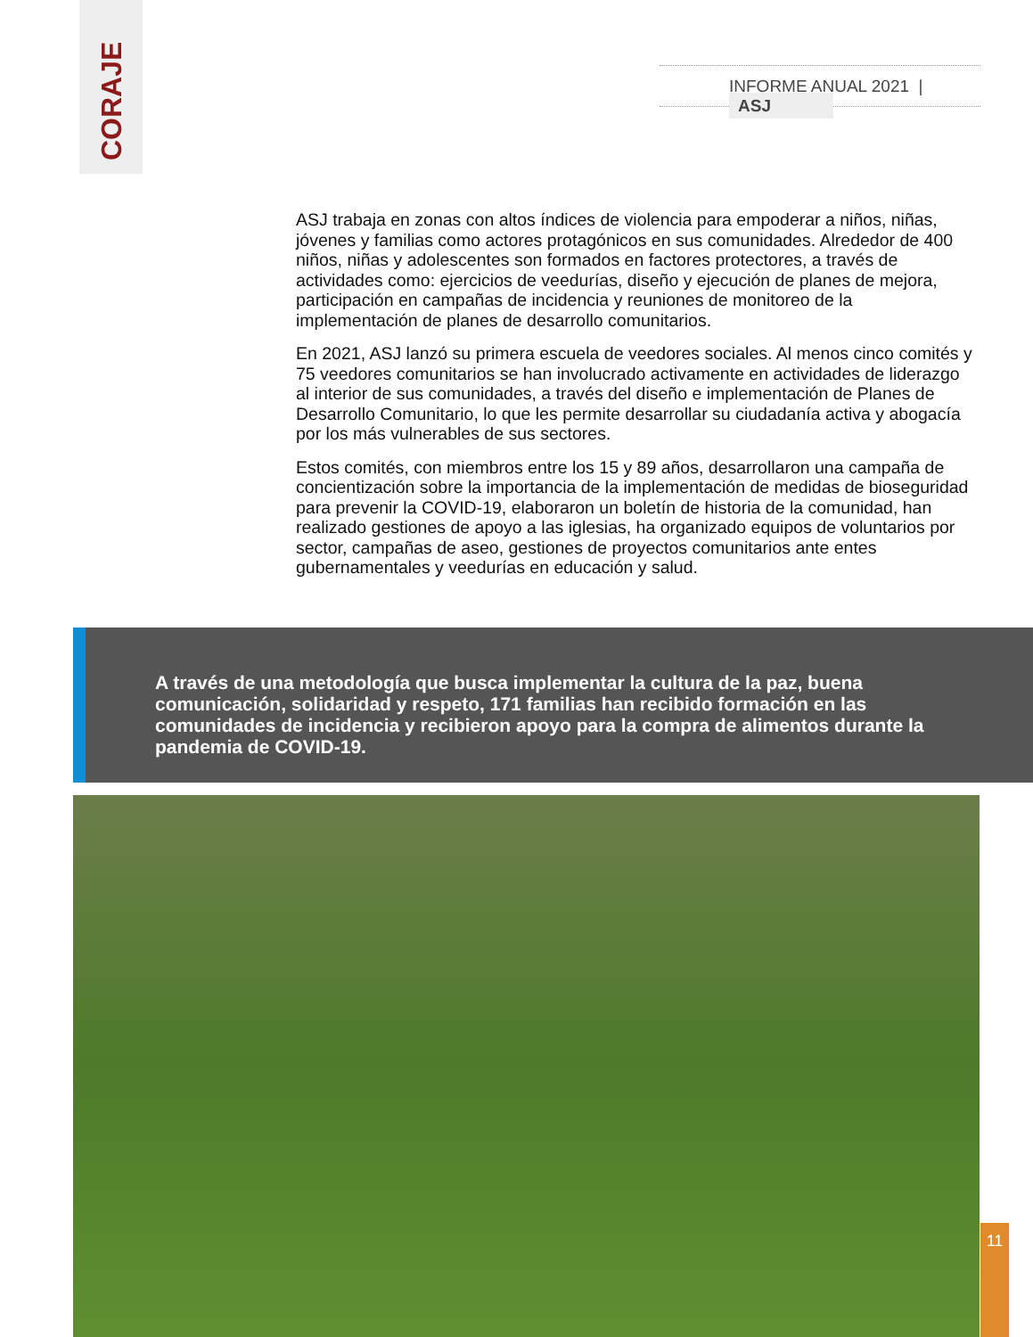CORAJE
INFORME ANUAL 2021 | ASJ
ASJ trabaja en zonas con altos índices de violencia para empoderar a niños, niñas, jóvenes y familias como actores protagónicos en sus comunidades. Alrededor de 400 niños, niñas y adolescentes son formados en factores protectores, a través de actividades como: ejercicios de veedurías, diseño y ejecución de planes de mejora, participación en campañas de incidencia y reuniones de monitoreo de la implementación de planes de desarrollo comunitarios.
En 2021, ASJ lanzó su primera escuela de veedores sociales. Al menos cinco comités y 75 veedores comunitarios se han involucrado activamente en actividades de liderazgo al interior de sus comunidades, a través del diseño e implementación de Planes de Desarrollo Comunitario, lo que les permite desarrollar su ciudadanía activa y abogacía por los más vulnerables de sus sectores.
Estos comités, con miembros entre los 15 y 89 años, desarrollaron una campaña de concientización sobre la importancia de la implementación de medidas de bioseguridad para prevenir la COVID-19, elaboraron un boletín de historia de la comunidad, han realizado gestiones de apoyo a las iglesias, ha organizado equipos de voluntarios por sector, campañas de aseo, gestiones de proyectos comunitarios ante entes gubernamentales y veedurías en educación y salud.
A través de una metodología que busca implementar la cultura de la paz, buena comunicación, solidaridad y respeto, 171 familias han recibido formación en las comunidades de incidencia y recibieron apoyo para la compra de alimentos durante la pandemia de COVID-19.
11